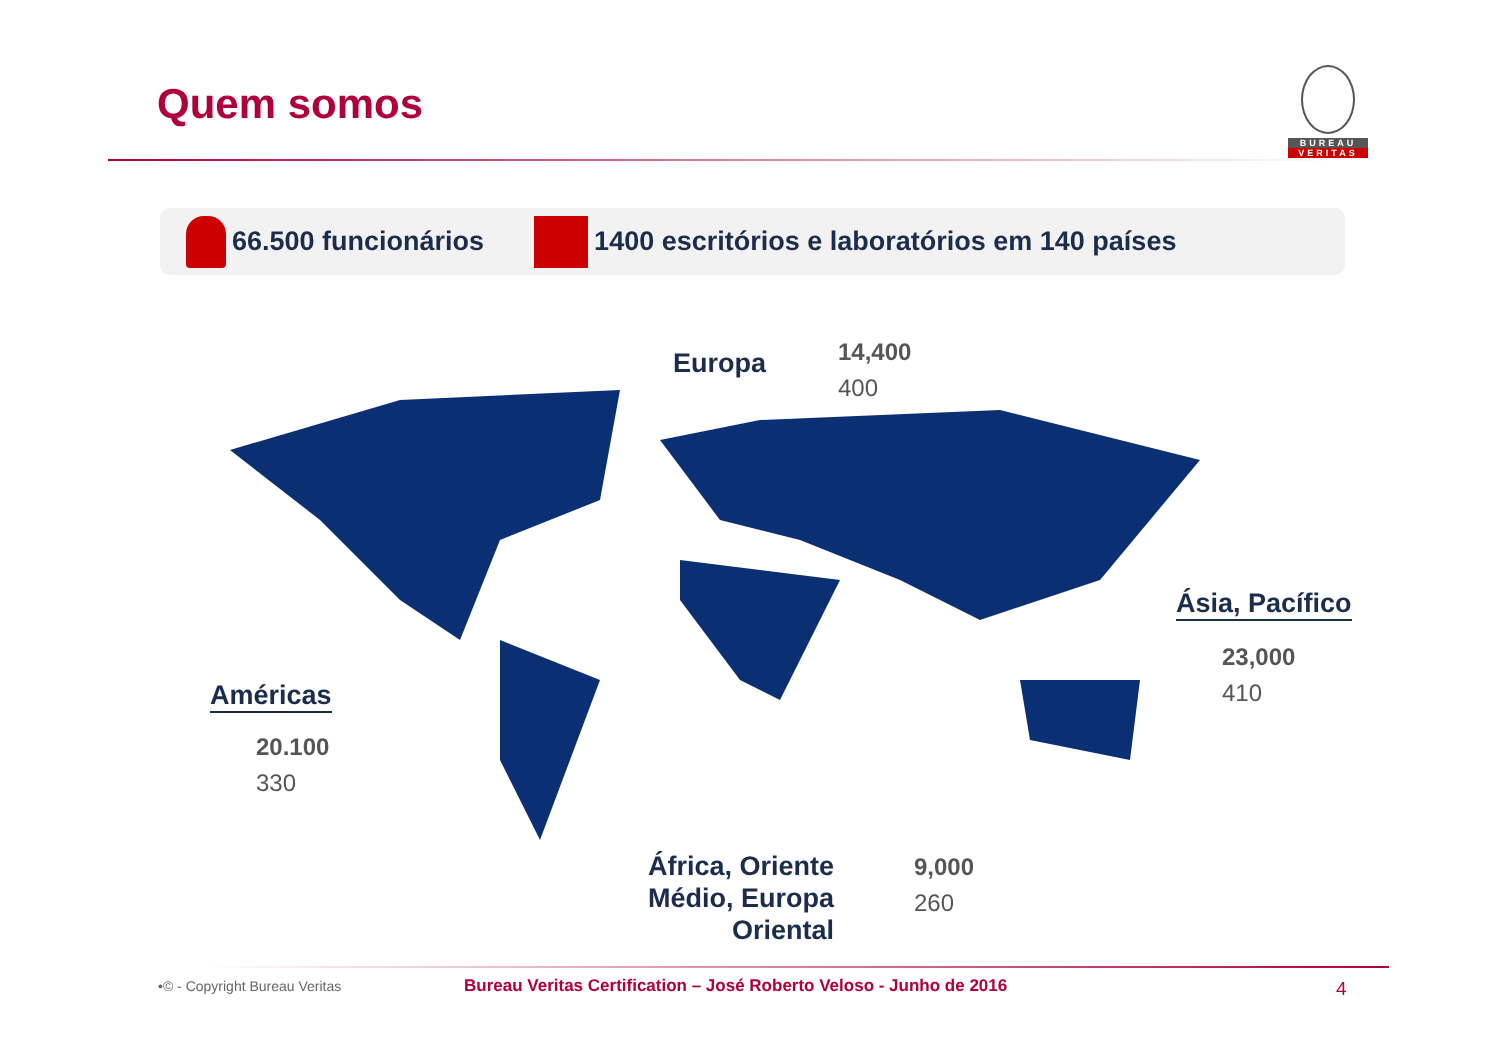Quem somos
BUREAU
VERITAS
66.500 funcionários 1400 escritórios e laboratórios em 140 países
Europa
14,400
400
Ásia, Pacífico
23,000
410
Américas
20.100
330
África, Oriente Médio, Europa Oriental
9,000
260
•© - Copyright Bureau Veritas
Bureau Veritas Certification – José Roberto Veloso - Junho de 2016
4